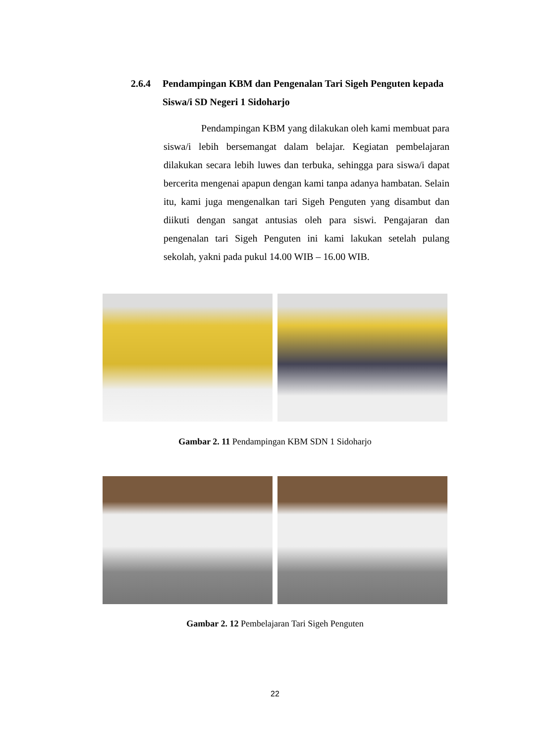2.6.4 Pendampingan KBM dan Pengenalan Tari Sigeh Penguten kepada Siswa/i SD Negeri 1 Sidoharjo
Pendampingan KBM yang dilakukan oleh kami membuat para siswa/i lebih bersemangat dalam belajar. Kegiatan pembelajaran dilakukan secara lebih luwes dan terbuka, sehingga para siswa/i dapat bercerita mengenai apapun dengan kami tanpa adanya hambatan. Selain itu, kami juga mengenalkan tari Sigeh Penguten yang disambut dan diikuti dengan sangat antusias oleh para siswi. Pengajaran dan pengenalan tari Sigeh Penguten ini kami lakukan setelah pulang sekolah, yakni pada pukul 14.00 WIB – 16.00 WIB.
Gambar 2. 11 Pendampingan KBM SDN 1 Sidoharjo
Gambar 2. 12 Pembelajaran Tari Sigeh Penguten
22